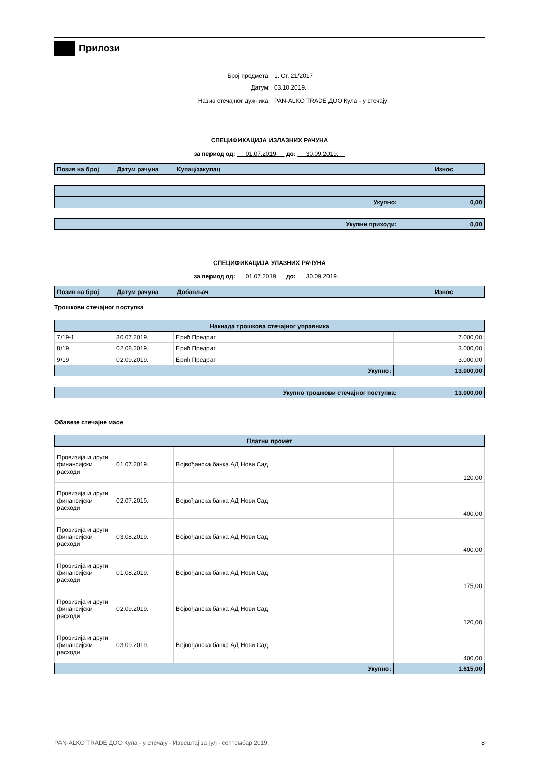Прилози
| Број предмета: | 1. Ст. 21/2017 |
| Датум: | 03.10.2019. |
| Назив стечајног дужника: | PAN-ALKO TRADE ДОО Кула - у стечају |
СПЕЦИФИКАЦИЈА ИЗЛАЗНИХ РАЧУНА
за период од: 01.07.2019. до: 30.09.2019.
| Позив на број | Датум рачуна | Купац/закупац | Износ |
| --- | --- | --- | --- |
| Укупно: | 0,00 |
| Укупни приходи: | 0,00 |
СПЕЦИФИКАЦИЈА УЛАЗНИХ РАЧУНА
за период од: 01.07.2019. до: 30.09.2019.
| Позив на број | Датум рачуна | Добављач | Износ |
| --- | --- | --- | --- |
Трошкови стечајног поступка
| Накнада трошкова стечајног управника | | | |
| 7/19-1 | 30.07.2019. | Ерић Предраг | 7.000,00 |
| 8/19 | 02.08.2019. | Ерић Предраг | 3.000,00 |
| 9/19 | 02.09.2019. | Ерић Предраг | 3.000,00 |
| Укупно: | | | 13.000,00 |
| Укупно трошкови стечајног поступка: | 13.000,00 |
Обавезе стечајне масе
| Платни промет | | | |
| Провизија и други финансијски расходи | 01.07.2019. | Војвођанска банка АД Нови Сад | 120,00 |
| Провизија и други финансијски расходи | 02.07.2019. | Војвођанска банка АД Нови Сад | 400,00 |
| Провизија и други финансијски расходи | 03.08.2019. | Војвођанска банка АД Нови Сад | 400,00 |
| Провизија и други финансијски расходи | 01.08.2019. | Војвођанска банка АД Нови Сад | 175,00 |
| Провизија и други финансијски расходи | 02.09.2019. | Војвођанска банка АД Нови Сад | 120,00 |
| Провизија и други финансијски расходи | 03.09.2019. | Војвођанска банка АД Нови Сад | 400,00 |
| Укупно: | | | 1.615,00 |
PAN-ALKO TRADE ДОО Кула - у стечају - Извештај за јул - септембар 2019. 8